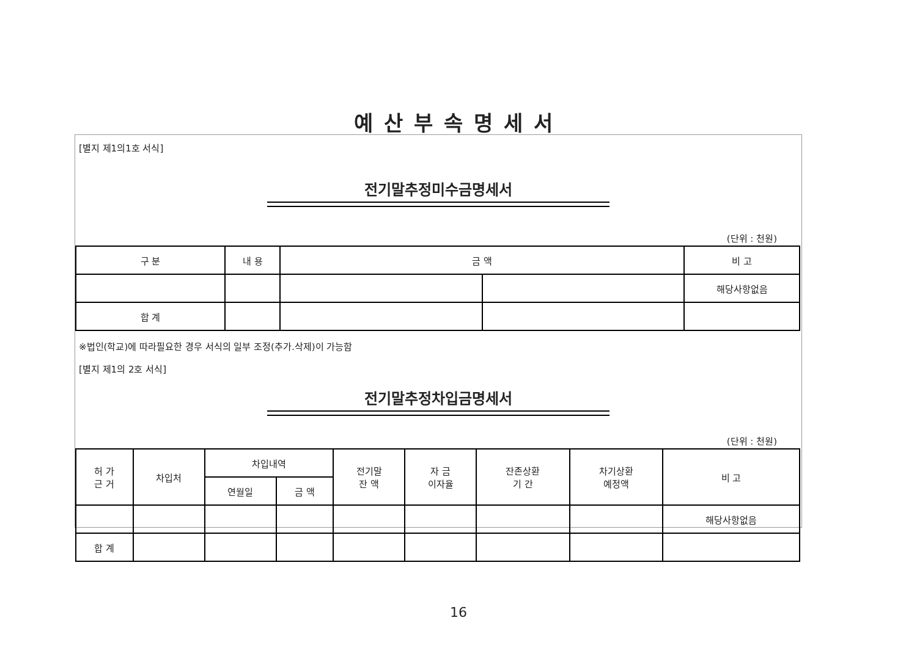예산부속명세서
[별지 제1의1호 서식]
전기말추정미수금명세서
(단위 : 천원)
| 구 분 | 내 용 | 금 액 | | 비 고 |
| --- | --- | --- | --- | --- |
| | | | | 해당사항없음 |
| 합 계 | | | | |
※법인(학교)에 따라필요한 경우 서식의 일부 조정(추가.삭제)이 가능함
[별지 제1의 2호 서식]
전기말추정차입금명세서
(단위 : 천원)
| 허 가 근 거 | 차입처 | 차입내역 | | 전기말 잔 액 | 자 금 이자율 | 잔존상환 기 간 | 차기상환 예정액 | 비 고 |
| --- | --- | --- | --- | --- | --- | --- | --- | --- |
| | | 연월일 | 금 액 | | | | | |
| | | | | | | | | 해당사항없음 |
| 합 계 | | | | | | | | |
16